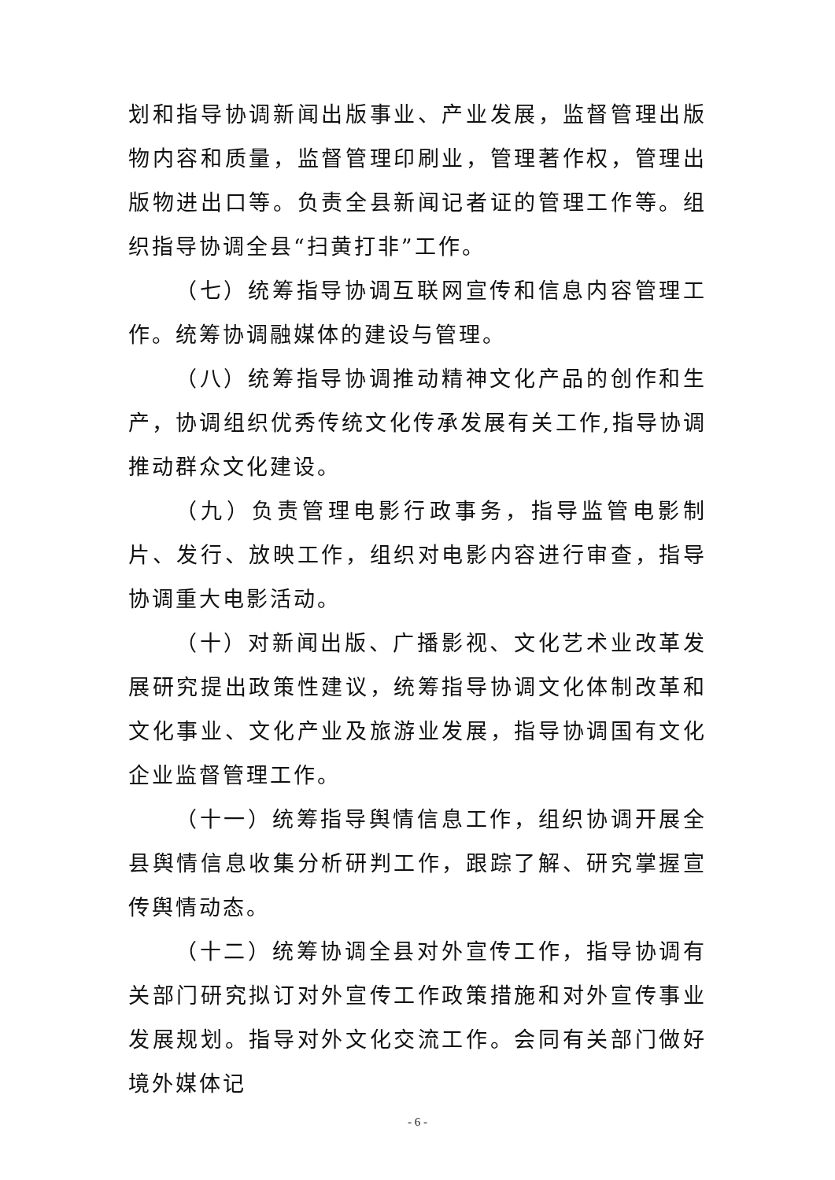划和指导协调新闻出版事业、产业发展，监督管理出版物内容和质量，监督管理印刷业，管理著作权，管理出版物进出口等。负责全县新闻记者证的管理工作等。组织指导协调全县“扫黄打非”工作。
（七）统筹指导协调互联网宣传和信息内容管理工作。统筹协调融媒体的建设与管理。
（八）统筹指导协调推动精神文化产品的创作和生产，协调组织优秀传统文化传承发展有关工作,指导协调推动群众文化建设。
（九）负责管理电影行政事务，指导监管电影制片、发行、放映工作，组织对电影内容进行审查，指导协调重大电影活动。
（十）对新闻出版、广播影视、文化艺术业改革发展研究提出政策性建议，统筹指导协调文化体制改革和文化事业、文化产业及旅游业发展，指导协调国有文化企业监督管理工作。
（十一）统筹指导舆情信息工作，组织协调开展全县舆情信息收集分析研判工作，跟踪了解、研究掌握宣传舆情动态。
（十二）统筹协调全县对外宣传工作，指导协调有关部门研究拟订对外宣传工作政策措施和对外宣传事业发展规划。指导对外文化交流工作。会同有关部门做好境外媒体记
- 6 -